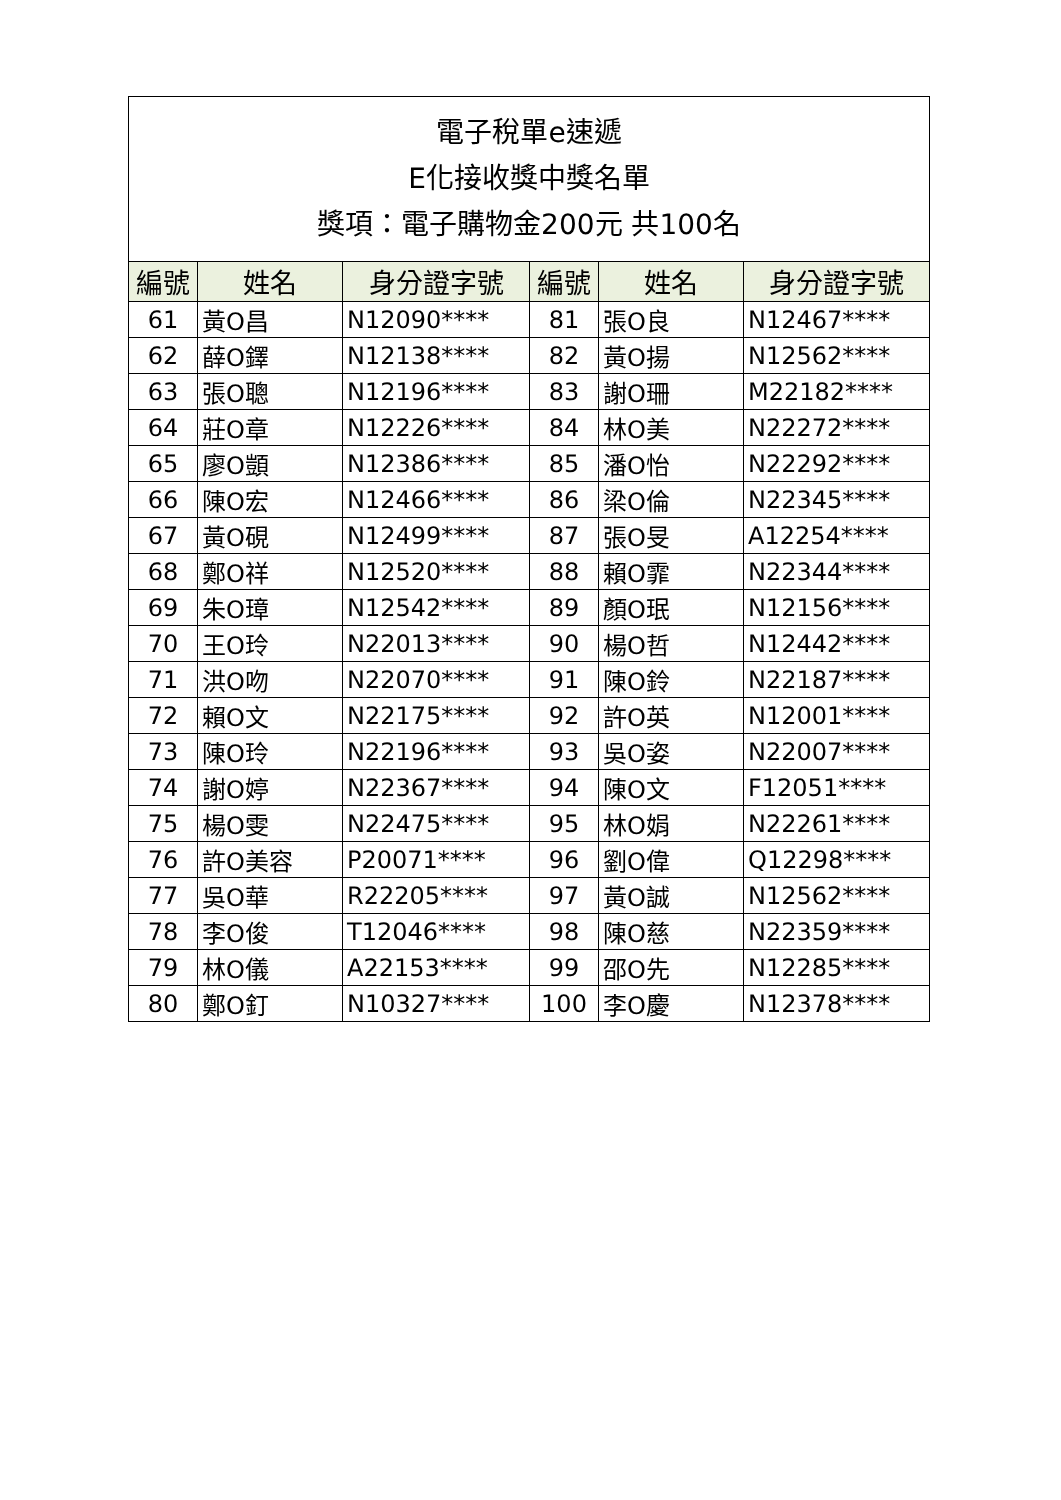| 電子稅單e速遞 E化接收獎中獎名單 獎項：電子購物金200元 共100名 | | | | | |
| 編號 | 姓名 | 身分證字號 | 編號 | 姓名 | 身分證字號 |
| 61 | 黃O昌 | N12090**** | 81 | 張O良 | N12467**** |
| 62 | 薛O鐸 | N12138**** | 82 | 黃O揚 | N12562**** |
| 63 | 張O聰 | N12196**** | 83 | 謝O珊 | M22182**** |
| 64 | 莊O章 | N12226**** | 84 | 林O美 | N22272**** |
| 65 | 廖O顗 | N12386**** | 85 | 潘O怡 | N22292**** |
| 66 | 陳O宏 | N12466**** | 86 | 梁O倫 | N22345**** |
| 67 | 黃O硯 | N12499**** | 87 | 張O旻 | A12254**** |
| 68 | 鄭O祥 | N12520**** | 88 | 賴O霏 | N22344**** |
| 69 | 朱O璋 | N12542**** | 89 | 顏O珉 | N12156**** |
| 70 | 王O玲 | N22013**** | 90 | 楊O哲 | N12442**** |
| 71 | 洪O吻 | N22070**** | 91 | 陳O鈴 | N22187**** |
| 72 | 賴O文 | N22175**** | 92 | 許O英 | N12001**** |
| 73 | 陳O玲 | N22196**** | 93 | 吳O姿 | N22007**** |
| 74 | 謝O婷 | N22367**** | 94 | 陳O文 | F12051**** |
| 75 | 楊O雯 | N22475**** | 95 | 林O娟 | N22261**** |
| 76 | 許O美容 | P20071**** | 96 | 劉O偉 | Q12298**** |
| 77 | 吳O華 | R22205**** | 97 | 黃O誠 | N12562**** |
| 78 | 李O俊 | T12046**** | 98 | 陳O慈 | N22359**** |
| 79 | 林O儀 | A22153**** | 99 | 邵O先 | N12285**** |
| 80 | 鄭O釘 | N10327**** | 100 | 李O慶 | N12378**** |